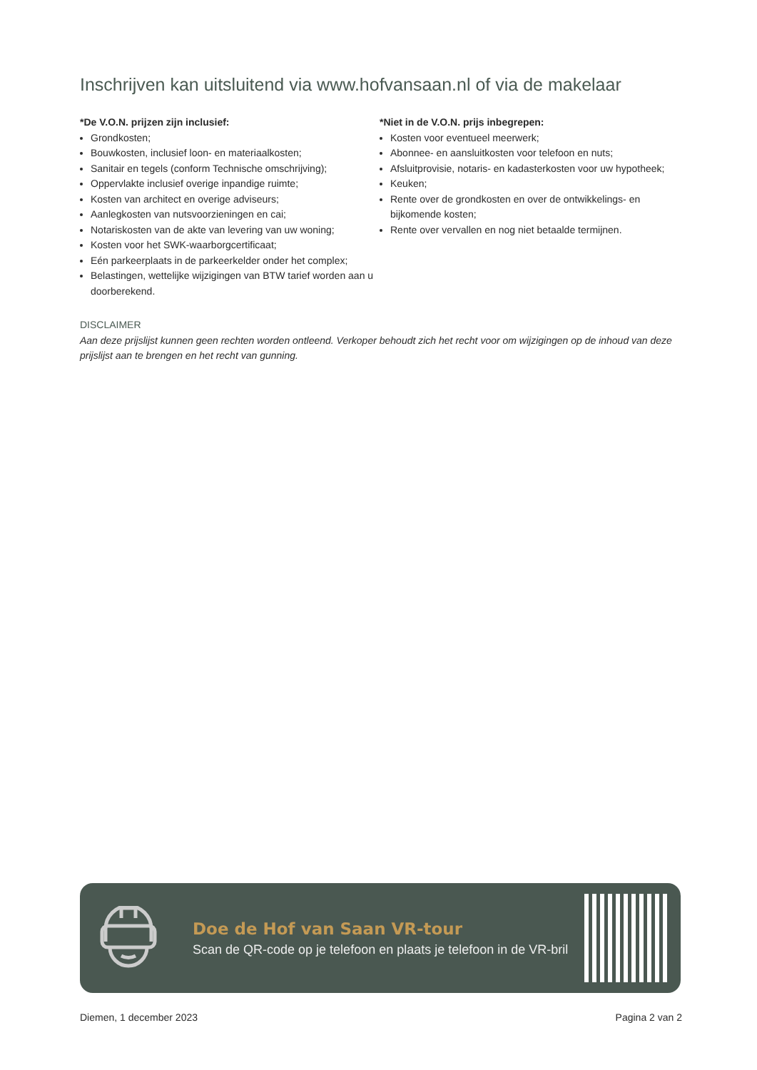Inschrijven kan uitsluitend via www.hofvansaan.nl of via de makelaar
*De V.O.N. prijzen zijn inclusief:
Grondkosten;
Bouwkosten, inclusief loon- en materiaalkosten;
Sanitair en tegels (conform Technische omschrijving);
Oppervlakte inclusief overige inpandige ruimte;
Kosten van architect en overige adviseurs;
Aanlegkosten van nutsvoorzieningen en cai;
Notariskosten van de akte van levering van uw woning;
Kosten voor het SWK-waarborgcertificaat;
Eén parkeerplaats in de parkeerkelder onder het complex;
Belastingen, wettelijke wijzigingen van BTW tarief worden aan u doorberekend.
*Niet in de V.O.N. prijs inbegrepen:
Kosten voor eventueel meerwerk;
Abonnee- en aansluitkosten voor telefoon en nuts;
Afsluitprovisie, notaris- en kadasterkosten voor uw hypotheek;
Keuken;
Rente over de grondkosten en over de ontwikkelings- en bijkomende kosten;
Rente over vervallen en nog niet betaalde termijnen.
DISCLAIMER
Aan deze prijslijst kunnen geen rechten worden ontleend. Verkoper behoudt zich het recht voor om wijzigingen op de inhoud van deze prijslijst aan te brengen en het recht van gunning.
Doe de Hof van Saan VR-tour
Scan de QR-code op je telefoon en plaats je telefoon in de VR-bril
Diemen, 1 december 2023 Pagina 2 van 2